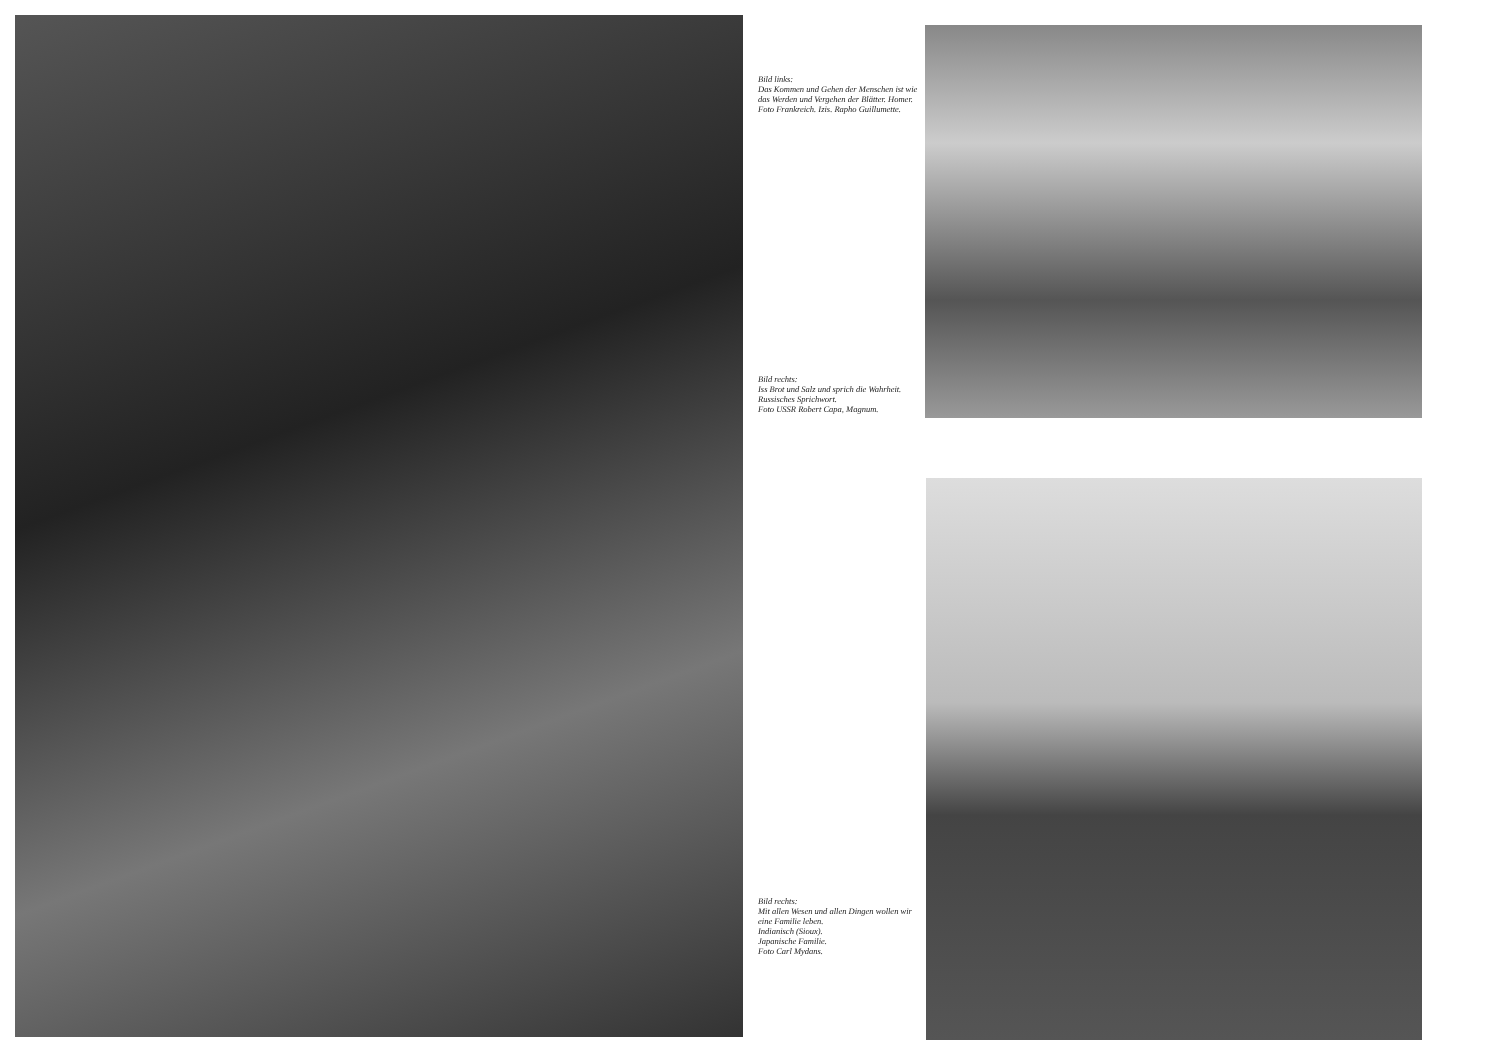Bild links:
Das Kommen und Gehen der Menschen ist wie das Werden und Vergehen der Blätter. Homer.
Foto Frankreich. Izis. Rapho Guillumette.
Bild rechts:
Iss Brot und Salz und sprich die Wahrheit. Russisches Sprichwort.
Foto USSR Robert Capa, Magnum.
Bild rechts:
Mit allen Wesen und allen Dingen wollen wir eine Familie leben.
Indianisch (Sioux).
Japanische Familie.
Foto Carl Mydans.